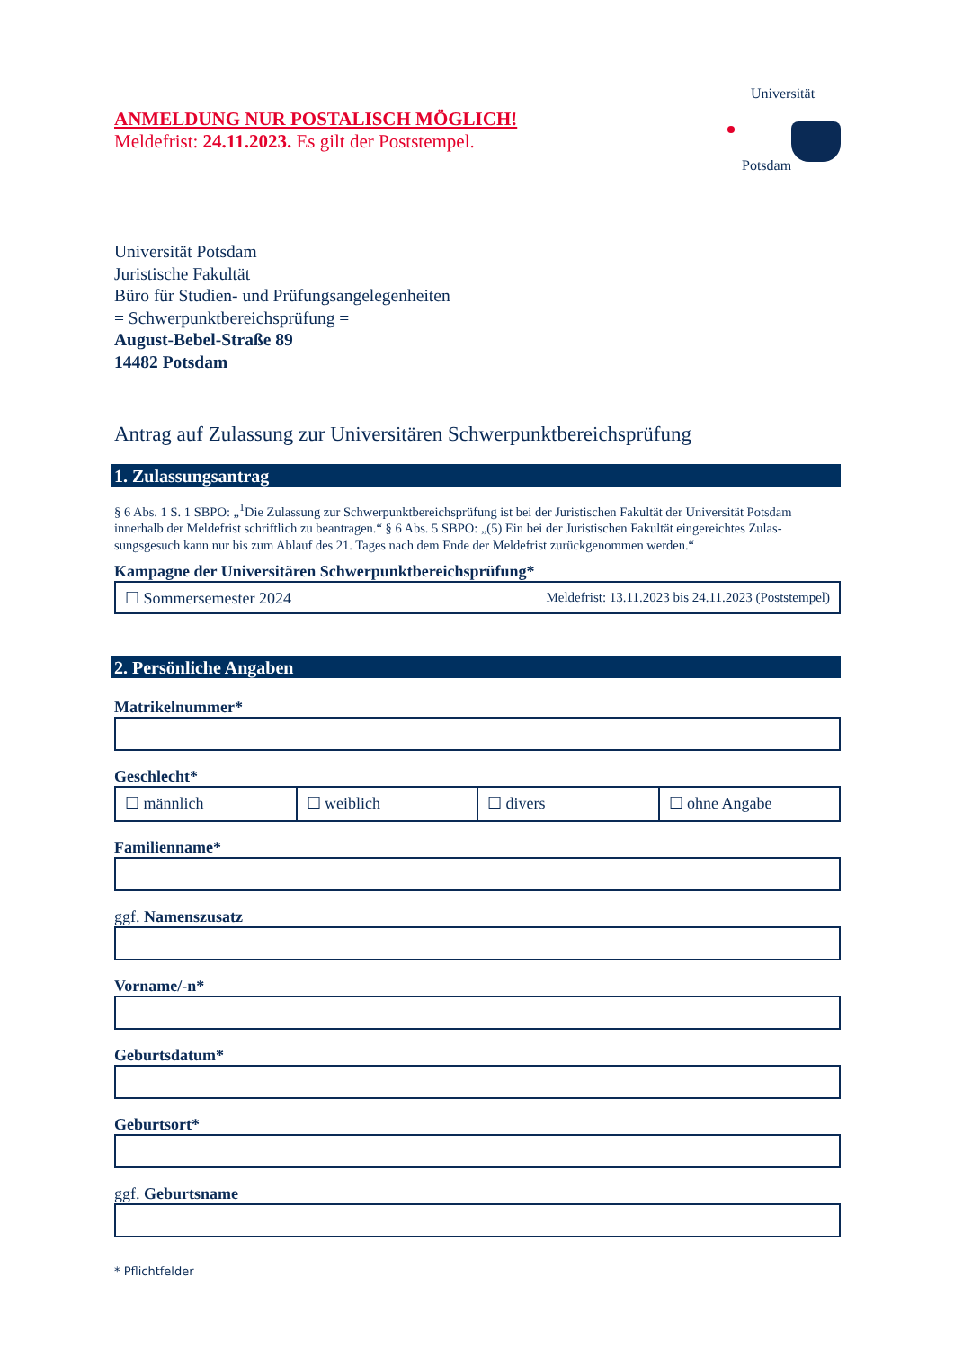ANMELDUNG NUR POSTALISCH MÖGLICH!
Meldefrist: 24.11.2023. Es gilt der Poststempel.
Universität
Potsdam
Universität Potsdam
Juristische Fakultät
Büro für Studien- und Prüfungsangelegenheiten
= Schwerpunktbereichsprüfung =
August-Bebel-Straße 89
14482 Potsdam
Antrag auf Zulassung zur Universitären Schwerpunktbereichsprüfung
1. Zulassungsantrag
§ 6 Abs. 1 S. 1 SBPO: „<sup>1</sup>Die Zulassung zur Schwerpunktbereichsprüfung ist bei der Juristischen Fakultät der Universität Potsdam innerhalb der Meldefrist schriftlich zu beantragen.“ § 6 Abs. 5 SBPO: „(5) Ein bei der Juristischen Fakultät eingereichtes Zulas-sungsgesuch kann nur bis zum Ablauf des 21. Tages nach dem Ende der Meldefrist zurückgenommen werden.“
Kampagne der Universitären Schwerpunktbereichsprüfung*
☐ Sommersemester 2024 Meldefrist: 13.11.2023 bis 24.11.2023 (Poststempel)
2. Persönliche Angaben
Matrikelnummer*
Geschlecht*
☐ männlich ☐ weiblich ☐ divers ☐ ohne Angabe
Familienname*
ggf. Namenszusatz
Vorname/-n*
Geburtsdatum*
Geburtsort*
ggf. Geburtsname
* Pflichtfelder